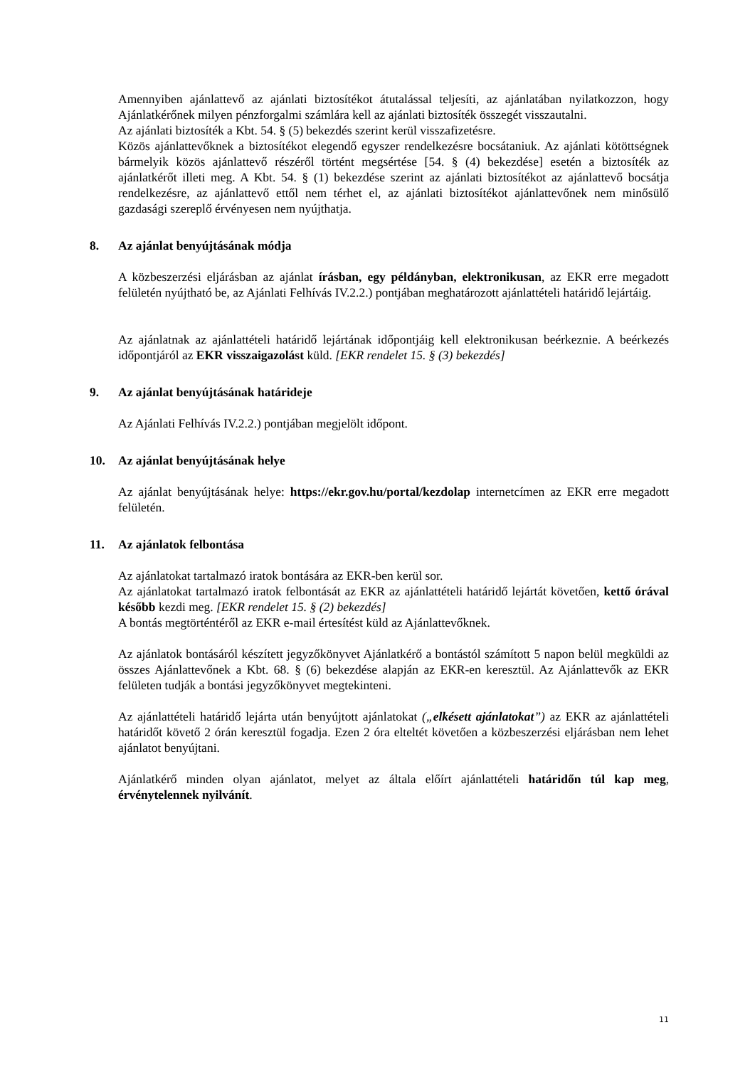Amennyiben ajánlattevő az ajánlati biztosítékot átutalással teljesíti, az ajánlatában nyilatkozzon, hogy Ajánlatkérőnek milyen pénzforgalmi számlára kell az ajánlati biztosíték összegét visszautalni.
Az ajánlati biztosíték a Kbt. 54. § (5) bekezdés szerint kerül visszafizetésre.
Közös ajánlattevőknek a biztosítékot elegendő egyszer rendelkezésre bocsátaniuk. Az ajánlati kötöttségnek bármelyik közös ajánlattevő részéről történt megsértése [54. § (4) bekezdése] esetén a biztosíték az ajánlatkérőt illeti meg. A Kbt. 54. § (1) bekezdése szerint az ajánlati biztosítékot az ajánlattevő bocsátja rendelkezésre, az ajánlattevő ettől nem térhet el, az ajánlati biztosítékot ajánlattevőnek nem minősülő gazdasági szereplő érvényesen nem nyújthatja.
8. Az ajánlat benyújtásának módja
A közbeszerzési eljárásban az ajánlat írásban, egy példányban, elektronikusan, az EKR erre megadott felületén nyújtható be, az Ajánlati Felhívás IV.2.2.) pontjában meghatározott ajánlattételi határidő lejártáig.
Az ajánlatnak az ajánlattételi határidő lejártának időpontjáig kell elektronikusan beérkeznie. A beérkezés időpontjáról az EKR visszaigazolást küld. [EKR rendelet 15. § (3) bekezdés]
9. Az ajánlat benyújtásának határideje
Az Ajánlati Felhívás IV.2.2.) pontjában megjelölt időpont.
10. Az ajánlat benyújtásának helye
Az ajánlat benyújtásának helye: https://ekr.gov.hu/portal/kezdolap internetcímen az EKR erre megadott felületén.
11. Az ajánlatok felbontása
Az ajánlatokat tartalmazó iratok bontására az EKR-ben kerül sor.
Az ajánlatokat tartalmazó iratok felbontását az EKR az ajánlattételi határidő lejártát követően, kettő órával később kezdi meg. [EKR rendelet 15. § (2) bekezdés]
A bontás megtörténtéről az EKR e-mail értesítést küld az Ajánlattevőknek.
Az ajánlatok bontásáról készített jegyzőkönyvet Ajánlatkérő a bontástól számított 5 napon belül megküldi az összes Ajánlattevőnek a Kbt. 68. § (6) bekezdése alapján az EKR-en keresztül. Az Ajánlattevők az EKR felületen tudják a bontási jegyzőkönyvet megtekinteni.
Az ajánlattételi határidő lejárta után benyújtott ajánlatokat („elkésett ajánlatokat”) az EKR az ajánlattételi határidőt követő 2 órán keresztül fogadja. Ezen 2 óra elteltét követően a közbeszerzési eljárásban nem lehet ajánlatot benyújtani.
Ajánlatkérő minden olyan ajánlatot, melyet az általa előírt ajánlattételi határidőn túl kap meg, érvénytelennek nyilvánít.
11